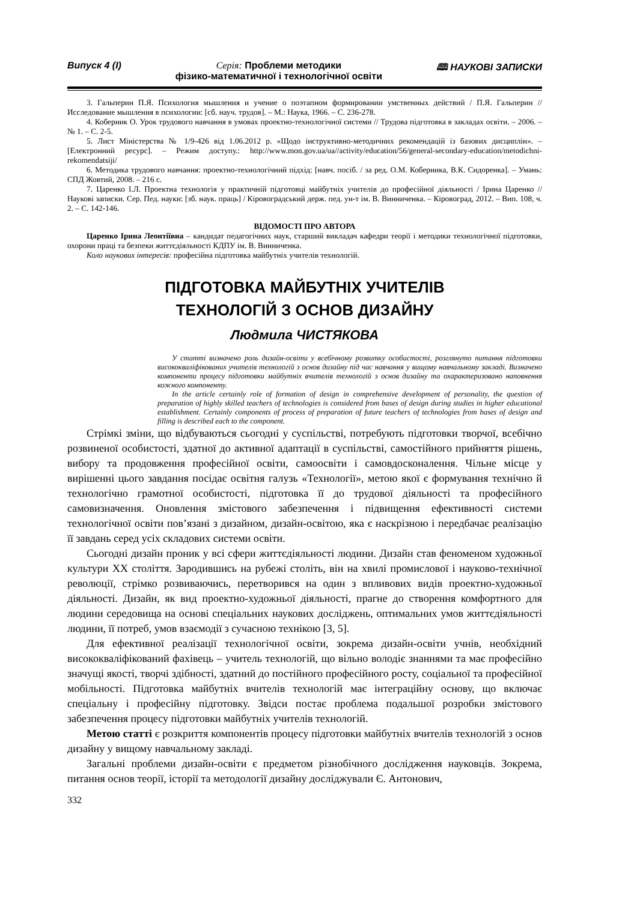Випуск 4 (I) Серія: Проблеми методики
фізико-математичної і технологічної освіти 🕮 НАУКОВІ ЗАПИСКИ
3. Гальперин П.Я. Психология мышления и учение о поэтапном формировании умственных действий / П.Я. Гальперин // Исследование мышления в психологии: [сб. науч. трудов]. – М.: Наука, 1966. – С. 236-278.
4. Коберник О. Урок трудового навчання в умовах проектно-технологічної системи // Трудова підготовка в закладах освіти. – 2006. – № 1. – С. 2-5.
5. Лист Міністерства № 1/9-426 від 1.06.2012 р. «Щодо інструктивно-методичних рекомендацій із базових дисциплін». – [Електронний ресурс]. – Режим доступу.: http://www.mon.gov.ua/ua//activity/education/56/general-secondary-education/metodichni-rekomendatsiji/
6. Методика трудового навчання: проектно-технологічний підхід: [навч. посіб. / за ред. О.М. Коберника, В.К. Сидоренка]. – Умань: СПД Жовтий, 2008. – 216 с.
7. Царенко І.Л. Проектна технологія у практичній підготовці майбутніх учителів до професійної діяльності / Ірина Царенко // Наукові записки. Сер. Пед. науки: [зб. наук. праць] / Кіровоградський держ. пед. ун-т ім. В. Винниченка. – Кіровоград, 2012. – Вип. 108, ч. 2. – С. 142-146.
ВІДОМОСТІ ПРО АВТОРА
Царенко Ірина Леонтіївна – кандидат педагогічних наук, старший викладач кафедри теорії і методики технологічної підготовки, охорони праці та безпеки життєдіяльності КДПУ ім. В. Винниченка.
Коло наукових інтересів: професійна підготовка майбутніх учителів технологій.
ПІДГОТОВКА МАЙБУТНІХ УЧИТЕЛІВ
ТЕХНОЛОГІЙ З ОСНОВ ДИЗАЙНУ
Людмила ЧИСТЯКОВА
У статті визначено роль дизайн-освіти у всебічному розвитку особистості, розглянуто питання підготовки висококваліфікованих учителів технологій з основ дизайну під час навчання у вищому навчальному закладі. Визначено компоненти процесу підготовки майбутніх вчителів технологій з основ дизайну та охарактеризовано наповнення кожного компоненту.
In the article certainly role of formation of design in comprehensive development of personality, the question of preparation of highly skilled teachers of technologies is considered from bases of design during studies in higher educational establishment. Certainly components of process of preparation of future teachers of technologies from bases of design and filling is described each to the component.
Стрімкі зміни, що відбуваються сьогодні у суспільстві, потребують підготовки творчої, всебічно розвиненої особистості, здатної до активної адаптації в суспільстві, самостійного прийняття рішень, вибору та продовження професійної освіти, самоосвіти і самовдосконалення. Чільне місце у вирішенні цього завдання посідає освітня галузь «Технології», метою якої є формування технічно й технологічно грамотної особистості, підготовка її до трудової діяльності та професійного самовизначення. Оновлення змістового забезпечення і підвищення ефективності системи технологічної освіти пов’язані з дизайном, дизайн-освітою, яка є наскрізною і передбачає реалізацію її завдань серед усіх складових системи освіти.
Сьогодні дизайн проник у всі сфери життєдіяльності людини. Дизайн став феноменом художньої культури ХХ століття. Зародившись на рубежі століть, він на хвилі промислової і науково-технічної революції, стрімко розвиваючись, перетворився на один з впливових видів проектно-художньої діяльності. Дизайн, як вид проектно-художньої діяльності, прагне до створення комфортного для людини середовища на основі спеціальних наукових досліджень, оптимальних умов життєдіяльності людини, її потреб, умов взаємодії з сучасною технікою [3, 5].
Для ефективної реалізації технологічної освіти, зокрема дизайн-освіти учнів, необхідний висококваліфікований фахівець – учитель технологій, що вільно володіє знаннями та має професійно значущі якості, творчі здібності, здатний до постійного професійного росту, соціальної та професійної мобільності. Підготовка майбутніх вчителів технологій має інтеграційну основу, що включає спеціальну і професійну підготовку. Звідси постає проблема подальшої розробки змістового забезпечення процесу підготовки майбутніх учителів технологій.
Метою статті є розкриття компонентів процесу підготовки майбутніх вчителів технологій з основ дизайну у вищому навчальному закладі.
Загальні проблеми дизайн-освіти є предметом різнобічного дослідження науковців. Зокрема, питання основ теорії, історії та методології дизайну досліджували Є. Антонович,
332